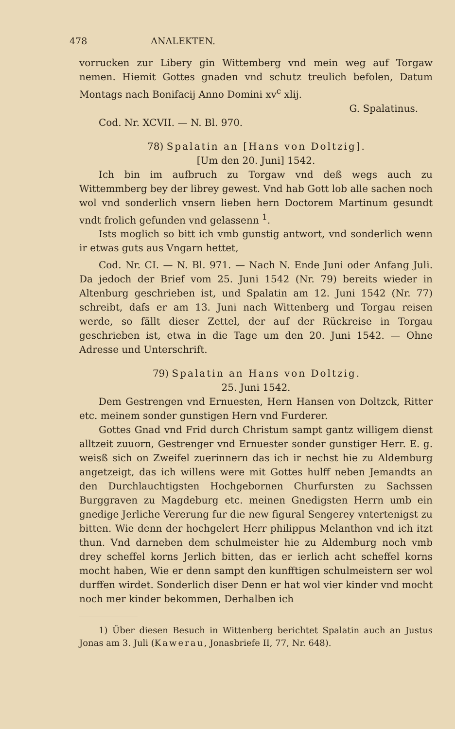478 ANALEKTEN.
vorrucken zur Libery gin Wittemberg vnd mein weg auf Torgaw nemen. Hiemit Gottes gnaden vnd schutz treulich befolen, Datum Montags nach Bonifacij Anno Domini xv<sup>c</sup> xlij.
G. Spalatinus.
Cod. Nr. XCVII. — N. Bl. 970.
78) Spalatin an [Hans von Doltzig].
[Um den 20. Juni] 1542.
Ich bin im aufbruch zu Torgaw vnd deß wegs auch zu Wittemmberg bey der librey gewest. Vnd hab Gott lob alle sachen noch wol vnd sonderlich vnsern lieben hern Doctorem Martinum gesundt vndt frolich gefunden vnd gelassenn <sup>1</sup>.
Ists moglich so bitt ich vmb gunstig antwort, vnd sonderlich wenn ir etwas guts aus Vngarn hettet,
Cod. Nr. CI. — N. Bl. 971. — Nach N. Ende Juni oder Anfang Juli. Da jedoch der Brief vom 25. Juni 1542 (Nr. 79) bereits wieder in Altenburg geschrieben ist, und Spalatin am 12. Juni 1542 (Nr. 77) schreibt, dafs er am 13. Juni nach Wittenberg und Torgau reisen werde, so fällt dieser Zettel, der auf der Rückreise in Torgau geschrieben ist, etwa in die Tage um den 20. Juni 1542. — Ohne Adresse und Unterschrift.
79) Spalatin an Hans von Doltzig.
25. Juni 1542.
Dem Gestrengen vnd Ernuesten, Hern Hansen von Doltzck, Ritter etc. meinem sonder gunstigen Hern vnd Furderer.
Gottes Gnad vnd Frid durch Christum sampt gantz willigem dienst alltzeit zuuorn, Gestrenger vnd Ernuester sonder gunstiger Herr. E. g. weisß sich on Zweifel zuerinnern das ich ir nechst hie zu Aldemburg angetzeigt, das ich willens were mit Gottes hulff neben Jemandts an den Durchlauchtigsten Hochgebornen Churfursten zu Sachssen Burggraven zu Magdeburg etc. meinen Gnedigsten Herrn umb ein gnedige Jerliche Vererung fur die new figural Sengerey vntertenigst zu bitten. Wie denn der hochgelert Herr philippus Melanthon vnd ich itzt thun. Vnd darneben dem schulmeister hie zu Aldemburg noch vmb drey scheffel korns Jerlich bitten, das er ierlich acht scheffel korns mocht haben, Wie er denn sampt den kunfftigen schulmeistern ser wol durffen wirdet. Sonderlich diser Denn er hat wol vier kinder vnd mocht noch mer kinder bekommen, Derhalben ich
1) Über diesen Besuch in Wittenberg berichtet Spalatin auch an Justus Jonas am 3. Juli (Kawerau, Jonasbriefe II, 77, Nr. 648).